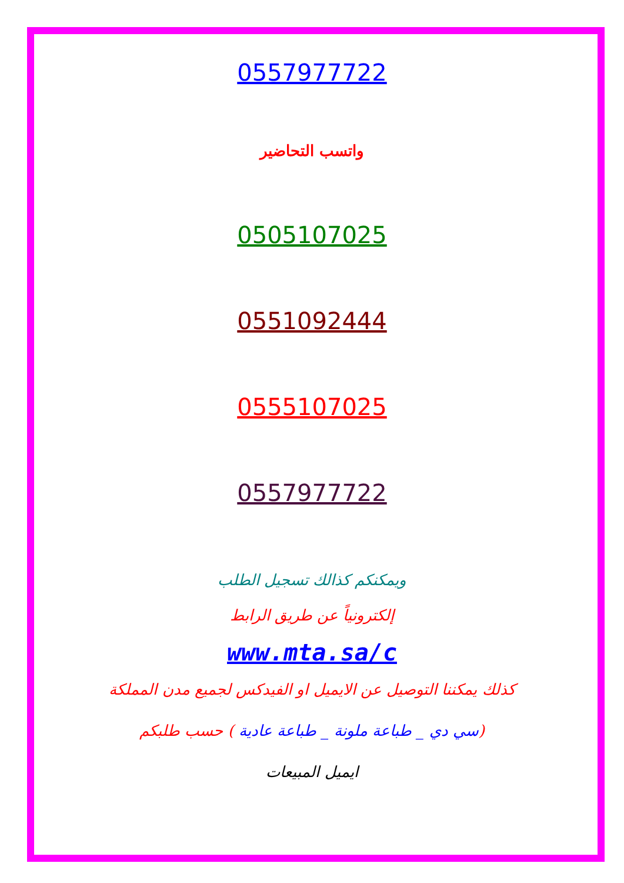0557977722
واتسب التحاضير
0505107025
0551092444
0555107025
0557977722
ويمكنكم كذالك تسجيل الطلب
إلكترونياً عن طريق الرابط
www.mta.sa/c
كذلك يمكننا التوصيل عن الايميل او الفيدكس لجميع مدن المملكة
(سي دي _ طباعة ملونة _ طباعة عادية ) حسب طلبكم
ايميل المبيعات